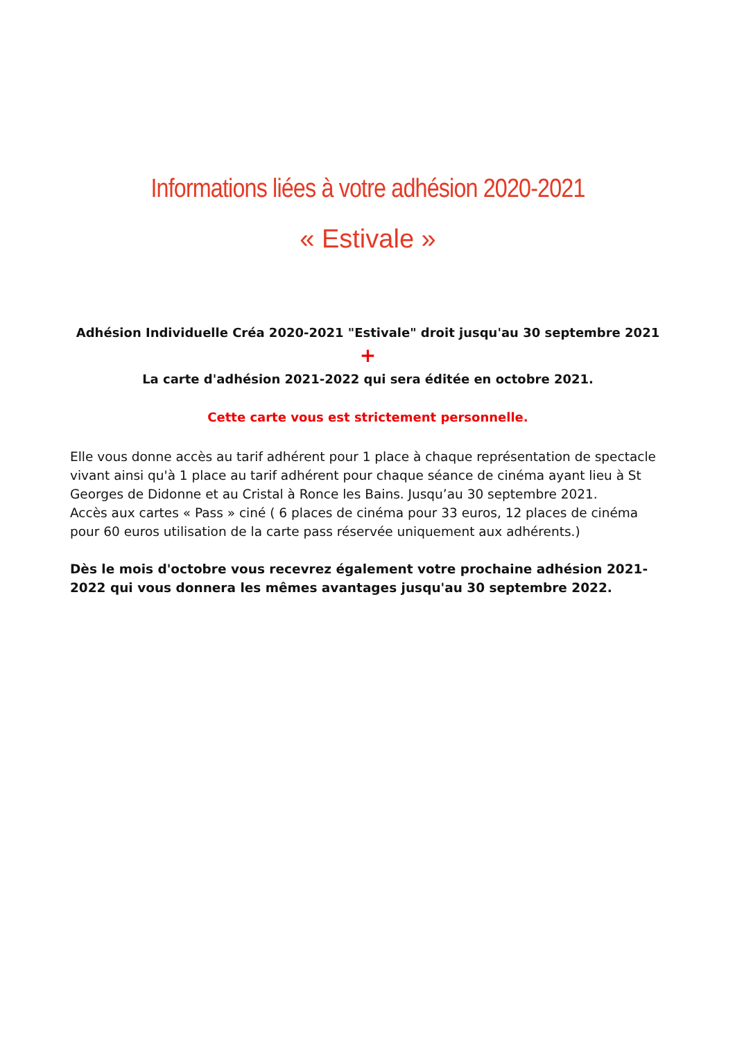Informations liées à votre adhésion 2020-2021
« Estivale »
Adhésion Individuelle Créa 2020-2021 "Estivale" droit jusqu'au 30 septembre 2021
+
La carte d'adhésion 2021-2022 qui sera éditée en octobre 2021.
Cette carte vous est strictement personnelle.
Elle vous donne accès au tarif adhérent pour 1 place à chaque représentation de spectacle vivant ainsi qu'à 1 place au tarif adhérent pour chaque séance de cinéma ayant lieu à St Georges de Didonne et au Cristal à Ronce les Bains. Jusqu’au 30 septembre 2021.
Accès aux cartes « Pass » ciné ( 6 places de cinéma pour 33 euros, 12 places de cinéma pour 60 euros utilisation de la carte pass réservée uniquement aux adhérents.)
Dès le mois d'octobre vous recevrez également votre prochaine adhésion 2021-2022 qui vous donnera les mêmes avantages jusqu'au 30 septembre 2022.